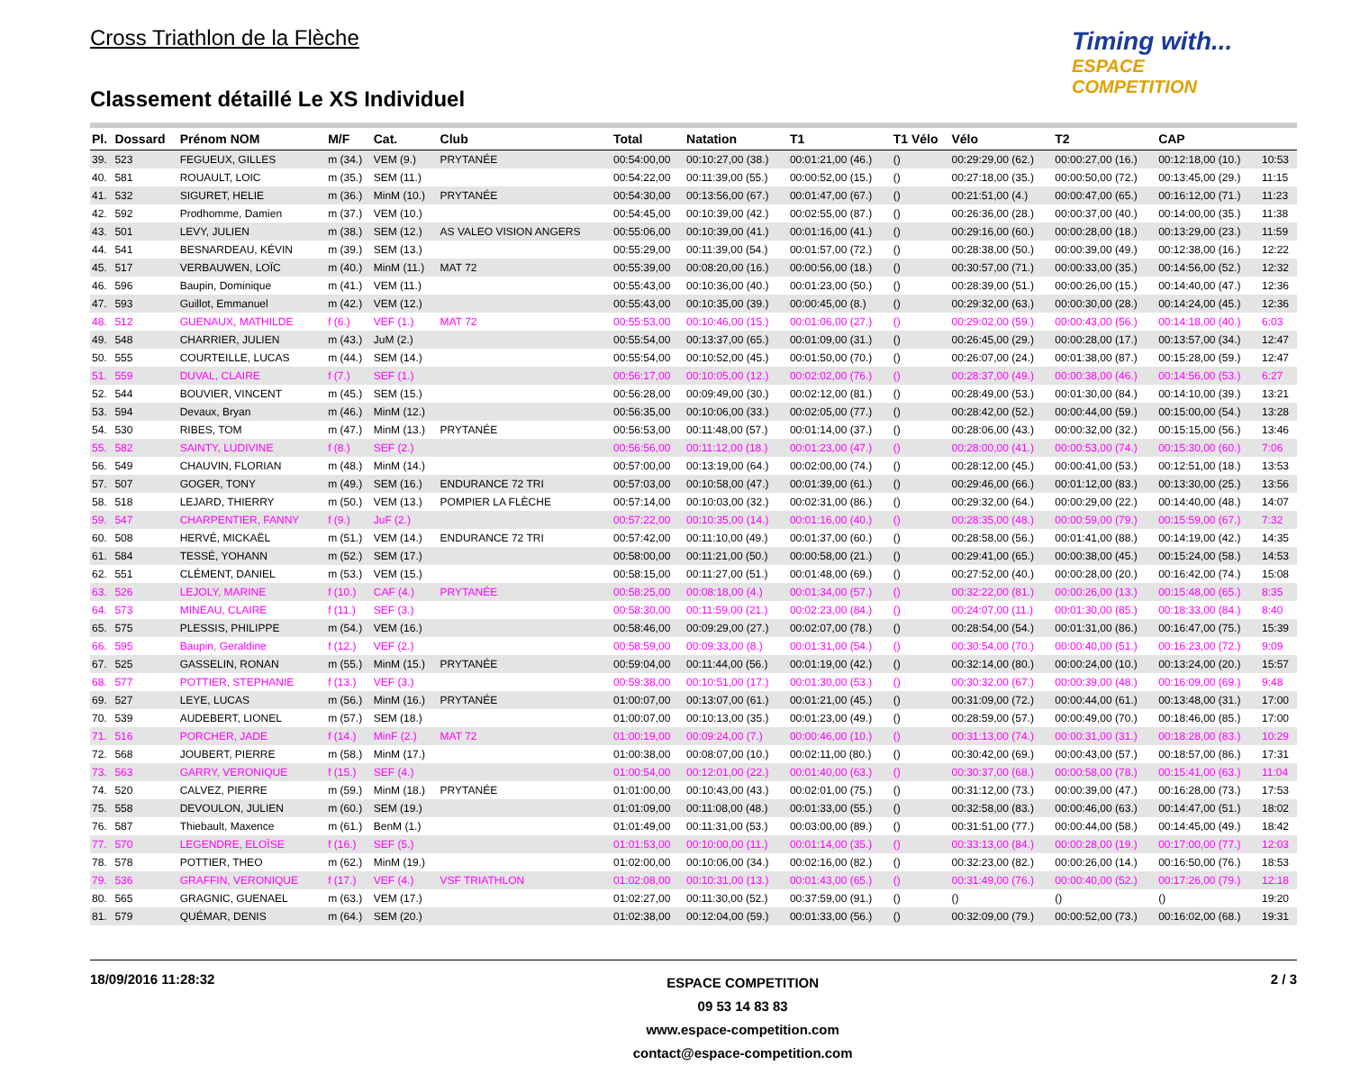Cross Triathlon de la Flèche
Timing with...
ESPACE COMPETITION
Classement détaillé Le XS Individuel
| Pl. | Dossard | Prénom NOM | M/F | Cat. | Club | Total | Natation | T1 | T1 Vélo | Vélo | T2 | CAP | |
| --- | --- | --- | --- | --- | --- | --- | --- | --- | --- | --- | --- | --- | --- |
| 39. | 523 | FEGUEUX, GILLES | m (34.) | VEM (9.) | PRYTANÉE | 00:54:00,00 | 00:10:27,00 (38.) | 00:01:21,00 (46.) | () | 00:29:29,00 (62.) | 00:00:27,00 (16.) | 00:12:18,00 (10.) | 10:53 |
| 40. | 581 | ROUAULT, LOIC | m (35.) | SEM (11.) | | 00:54:22,00 | 00:11:39,00 (55.) | 00:00:52,00 (15.) | () | 00:27:18,00 (35.) | 00:00:50,00 (72.) | 00:13:45,00 (29.) | 11:15 |
| 41. | 532 | SIGURET, HELIE | m (36.) | MinM (10.) | PRYTANÉE | 00:54:30,00 | 00:13:56,00 (67.) | 00:01:47,00 (67.) | () | 00:21:51,00 (4.) | 00:00:47,00 (65.) | 00:16:12,00 (71.) | 11:23 |
| 42. | 592 | Prodhomme, Damien | m (37.) | VEM (10.) | | 00:54:45,00 | 00:10:39,00 (42.) | 00:02:55,00 (87.) | () | 00:26:36,00 (28.) | 00:00:37,00 (40.) | 00:14:00,00 (35.) | 11:38 |
| 43. | 501 | LEVY, JULIEN | m (38.) | SEM (12.) | AS VALEO VISION ANGERS | 00:55:06,00 | 00:10:39,00 (41.) | 00:01:16,00 (41.) | () | 00:29:16,00 (60.) | 00:00:28,00 (18.) | 00:13:29,00 (23.) | 11:59 |
| 44. | 541 | BESNARDEAU, KÉVIN | m (39.) | SEM (13.) | | 00:55:29,00 | 00:11:39,00 (54.) | 00:01:57,00 (72.) | () | 00:28:38,00 (50.) | 00:00:39,00 (49.) | 00:12:38,00 (16.) | 12:22 |
| 45. | 517 | VERBAUWEN, LOÏC | m (40.) | MinM (11.) | MAT 72 | 00:55:39,00 | 00:08:20,00 (16.) | 00:00:56,00 (18.) | () | 00:30:57,00 (71.) | 00:00:33,00 (35.) | 00:14:56,00 (52.) | 12:32 |
| 46. | 596 | Baupin, Dominique | m (41.) | VEM (11.) | | 00:55:43,00 | 00:10:36,00 (40.) | 00:01:23,00 (50.) | () | 00:28:39,00 (51.) | 00:00:26,00 (15.) | 00:14:40,00 (47.) | 12:36 |
| 47. | 593 | Guillot, Emmanuel | m (42.) | VEM (12.) | | 00:55:43,00 | 00:10:35,00 (39.) | 00:00:45,00 (8.) | () | 00:29:32,00 (63.) | 00:00:30,00 (28.) | 00:14:24,00 (45.) | 12:36 |
| 48. | 512 | GUENAUX, MATHILDE | f (6.) | VEF (1.) | MAT 72 | 00:55:53,00 | 00:10:46,00 (15.) | 00:01:06,00 (27.) | () | 00:29:02,00 (59.) | 00:00:43,00 (56.) | 00:14:18,00 (40.) | 6:03 |
| 49. | 548 | CHARRIER, JULIEN | m (43.) | JuM (2.) | | 00:55:54,00 | 00:13:37,00 (65.) | 00:01:09,00 (31.) | () | 00:26:45,00 (29.) | 00:00:28,00 (17.) | 00:13:57,00 (34.) | 12:47 |
| 50. | 555 | COURTEILLE, LUCAS | m (44.) | SEM (14.) | | 00:55:54,00 | 00:10:52,00 (45.) | 00:01:50,00 (70.) | () | 00:26:07,00 (24.) | 00:01:38,00 (87.) | 00:15:28,00 (59.) | 12:47 |
| 51. | 559 | DUVAL, CLAIRE | f (7.) | SEF (1.) | | 00:56:17,00 | 00:10:05,00 (12.) | 00:02:02,00 (76.) | () | 00:28:37,00 (49.) | 00:00:38,00 (46.) | 00:14:56,00 (53.) | 6:27 |
| 52. | 544 | BOUVIER, VINCENT | m (45.) | SEM (15.) | | 00:56:28,00 | 00:09:49,00 (30.) | 00:02:12,00 (81.) | () | 00:28:49,00 (53.) | 00:01:30,00 (84.) | 00:14:10,00 (39.) | 13:21 |
| 53. | 594 | Devaux, Bryan | m (46.) | MinM (12.) | | 00:56:35,00 | 00:10:06,00 (33.) | 00:02:05,00 (77.) | () | 00:28:42,00 (52.) | 00:00:44,00 (59.) | 00:15:00,00 (54.) | 13:28 |
| 54. | 530 | RIBES, TOM | m (47.) | MinM (13.) | PRYTANÉE | 00:56:53,00 | 00:11:48,00 (57.) | 00:01:14,00 (37.) | () | 00:28:06,00 (43.) | 00:00:32,00 (32.) | 00:15:15,00 (56.) | 13:46 |
| 55. | 582 | SAINTY, LUDIVINE | f (8.) | SEF (2.) | | 00:56:56,00 | 00:11:12,00 (18.) | 00:01:23,00 (47.) | () | 00:28:00,00 (41.) | 00:00:53,00 (74.) | 00:15:30,00 (60.) | 7:06 |
| 56. | 549 | CHAUVIN, FLORIAN | m (48.) | MinM (14.) | | 00:57:00,00 | 00:13:19,00 (64.) | 00:02:00,00 (74.) | () | 00:28:12,00 (45.) | 00:00:41,00 (53.) | 00:12:51,00 (18.) | 13:53 |
| 57. | 507 | GOGER, TONY | m (49.) | SEM (16.) | ENDURANCE 72 TRI | 00:57:03,00 | 00:10:58,00 (47.) | 00:01:39,00 (61.) | () | 00:29:46,00 (66.) | 00:01:12,00 (83.) | 00:13:30,00 (25.) | 13:56 |
| 58. | 518 | LEJARD, THIERRY | m (50.) | VEM (13.) | POMPIER LA FLÈCHE | 00:57:14,00 | 00:10:03,00 (32.) | 00:02:31,00 (86.) | () | 00:29:32,00 (64.) | 00:00:29,00 (22.) | 00:14:40,00 (48.) | 14:07 |
| 59. | 547 | CHARPENTIER, FANNY | f (9.) | JuF (2.) | | 00:57:22,00 | 00:10:35,00 (14.) | 00:01:16,00 (40.) | () | 00:28:35,00 (48.) | 00:00:59,00 (79.) | 00:15:59,00 (67.) | 7:32 |
| 60. | 508 | HERVÉ, MICKAËL | m (51.) | VEM (14.) | ENDURANCE 72 TRI | 00:57:42,00 | 00:11:10,00 (49.) | 00:01:37,00 (60.) | () | 00:28:58,00 (56.) | 00:01:41,00 (88.) | 00:14:19,00 (42.) | 14:35 |
| 61. | 584 | TESSÉ, YOHANN | m (52.) | SEM (17.) | | 00:58:00,00 | 00:11:21,00 (50.) | 00:00:58,00 (21.) | () | 00:29:41,00 (65.) | 00:00:38,00 (45.) | 00:15:24,00 (58.) | 14:53 |
| 62. | 551 | CLÉMENT, DANIEL | m (53.) | VEM (15.) | | 00:58:15,00 | 00:11:27,00 (51.) | 00:01:48,00 (69.) | () | 00:27:52,00 (40.) | 00:00:28,00 (20.) | 00:16:42,00 (74.) | 15:08 |
| 63. | 526 | LEJOLY, MARINE | f (10.) | CAF (4.) | PRYTANÉE | 00:58:25,00 | 00:08:18,00 (4.) | 00:01:34,00 (57.) | () | 00:32:22,00 (81.) | 00:00:26,00 (13.) | 00:15:48,00 (65.) | 8:35 |
| 64. | 573 | MINEAU, CLAIRE | f (11.) | SEF (3.) | | 00:58:30,00 | 00:11:59,00 (21.) | 00:02:23,00 (84.) | () | 00:24:07,00 (11.) | 00:01:30,00 (85.) | 00:18:33,00 (84.) | 8:40 |
| 65. | 575 | PLESSIS, PHILIPPE | m (54.) | VEM (16.) | | 00:58:46,00 | 00:09:29,00 (27.) | 00:02:07,00 (78.) | () | 00:28:54,00 (54.) | 00:01:31,00 (86.) | 00:16:47,00 (75.) | 15:39 |
| 66. | 595 | Baupin, Geraldine | f (12.) | VEF (2.) | | 00:58:59,00 | 00:09:33,00 (8.) | 00:01:31,00 (54.) | () | 00:30:54,00 (70.) | 00:00:40,00 (51.) | 00:16:23,00 (72.) | 9:09 |
| 67. | 525 | GASSELIN, RONAN | m (55.) | MinM (15.) | PRYTANÉE | 00:59:04,00 | 00:11:44,00 (56.) | 00:01:19,00 (42.) | () | 00:32:14,00 (80.) | 00:00:24,00 (10.) | 00:13:24,00 (20.) | 15:57 |
| 68. | 577 | POTTIER, STEPHANIE | f (13.) | VEF (3.) | | 00:59:38,00 | 00:10:51,00 (17.) | 00:01:30,00 (53.) | () | 00:30:32,00 (67.) | 00:00:39,00 (48.) | 00:16:09,00 (69.) | 9:48 |
| 69. | 527 | LEYE, LUCAS | m (56.) | MinM (16.) | PRYTANÉE | 01:00:07,00 | 00:13:07,00 (61.) | 00:01:21,00 (45.) | () | 00:31:09,00 (72.) | 00:00:44,00 (61.) | 00:13:48,00 (31.) | 17:00 |
| 70. | 539 | AUDEBERT, LIONEL | m (57.) | SEM (18.) | | 01:00:07,00 | 00:10:13,00 (35.) | 00:01:23,00 (49.) | () | 00:28:59,00 (57.) | 00:00:49,00 (70.) | 00:18:46,00 (85.) | 17:00 |
| 71. | 516 | PORCHER, JADE | f (14.) | MinF (2.) | MAT 72 | 01:00:19,00 | 00:09:24,00 (7.) | 00:00:46,00 (10.) | () | 00:31:13,00 (74.) | 00:00:31,00 (31.) | 00:18:28,00 (83.) | 10:29 |
| 72. | 568 | JOUBERT, PIERRE | m (58.) | MinM (17.) | | 01:00:38,00 | 00:08:07,00 (10.) | 00:02:11,00 (80.) | () | 00:30:42,00 (69.) | 00:00:43,00 (57.) | 00:18:57,00 (86.) | 17:31 |
| 73. | 563 | GARRY, VERONIQUE | f (15.) | SEF (4.) | | 01:00:54,00 | 00:12:01,00 (22.) | 00:01:40,00 (63.) | () | 00:30:37,00 (68.) | 00:00:58,00 (78.) | 00:15:41,00 (63.) | 11:04 |
| 74. | 520 | CALVEZ, PIERRE | m (59.) | MinM (18.) | PRYTANÉE | 01:01:00,00 | 00:10:43,00 (43.) | 00:02:01,00 (75.) | () | 00:31:12,00 (73.) | 00:00:39,00 (47.) | 00:16:28,00 (73.) | 17:53 |
| 75. | 558 | DEVOULON, JULIEN | m (60.) | SEM (19.) | | 01:01:09,00 | 00:11:08,00 (48.) | 00:01:33,00 (55.) | () | 00:32:58,00 (83.) | 00:00:46,00 (63.) | 00:14:47,00 (51.) | 18:02 |
| 76. | 587 | Thiebault, Maxence | m (61.) | BenM (1.) | | 01:01:49,00 | 00:11:31,00 (53.) | 00:03:00,00 (89.) | () | 00:31:51,00 (77.) | 00:00:44,00 (58.) | 00:14:45,00 (49.) | 18:42 |
| 77. | 570 | LEGENDRE, ELOÏSE | f (16.) | SEF (5.) | | 01:01:53,00 | 00:10:00,00 (11.) | 00:01:14,00 (35.) | () | 00:33:13,00 (84.) | 00:00:28,00 (19.) | 00:17:00,00 (77.) | 12:03 |
| 78. | 578 | POTTIER, THEO | m (62.) | MinM (19.) | | 01:02:00,00 | 00:10:06,00 (34.) | 00:02:16,00 (82.) | () | 00:32:23,00 (82.) | 00:00:26,00 (14.) | 00:16:50,00 (76.) | 18:53 |
| 79. | 536 | GRAFFIN, VERONIQUE | f (17.) | VEF (4.) | VSF TRIATHLON | 01:02:08,00 | 00:10:31,00 (13.) | 00:01:43,00 (65.) | () | 00:31:49,00 (76.) | 00:00:40,00 (52.) | 00:17:26,00 (79.) | 12:18 |
| 80. | 565 | GRAGNIC, GUENAEL | m (63.) | VEM (17.) | | 01:02:27,00 | 00:11:30,00 (52.) | 00:37:59,00 (91.) | () | () | () | () | 19:20 |
| 81. | 579 | QUÉMAR, DENIS | m (64.) | SEM (20.) | | 01:02:38,00 | 00:12:04,00 (59.) | 00:01:33,00 (56.) | () | 00:32:09,00 (79.) | 00:00:52,00 (73.) | 00:16:02,00 (68.) | 19:31 |
18/09/2016 11:28:32 ESPACE COMPETITION
09 53 14 83 83
www.espace-competition.com
contact@espace-competition.com 2 / 3